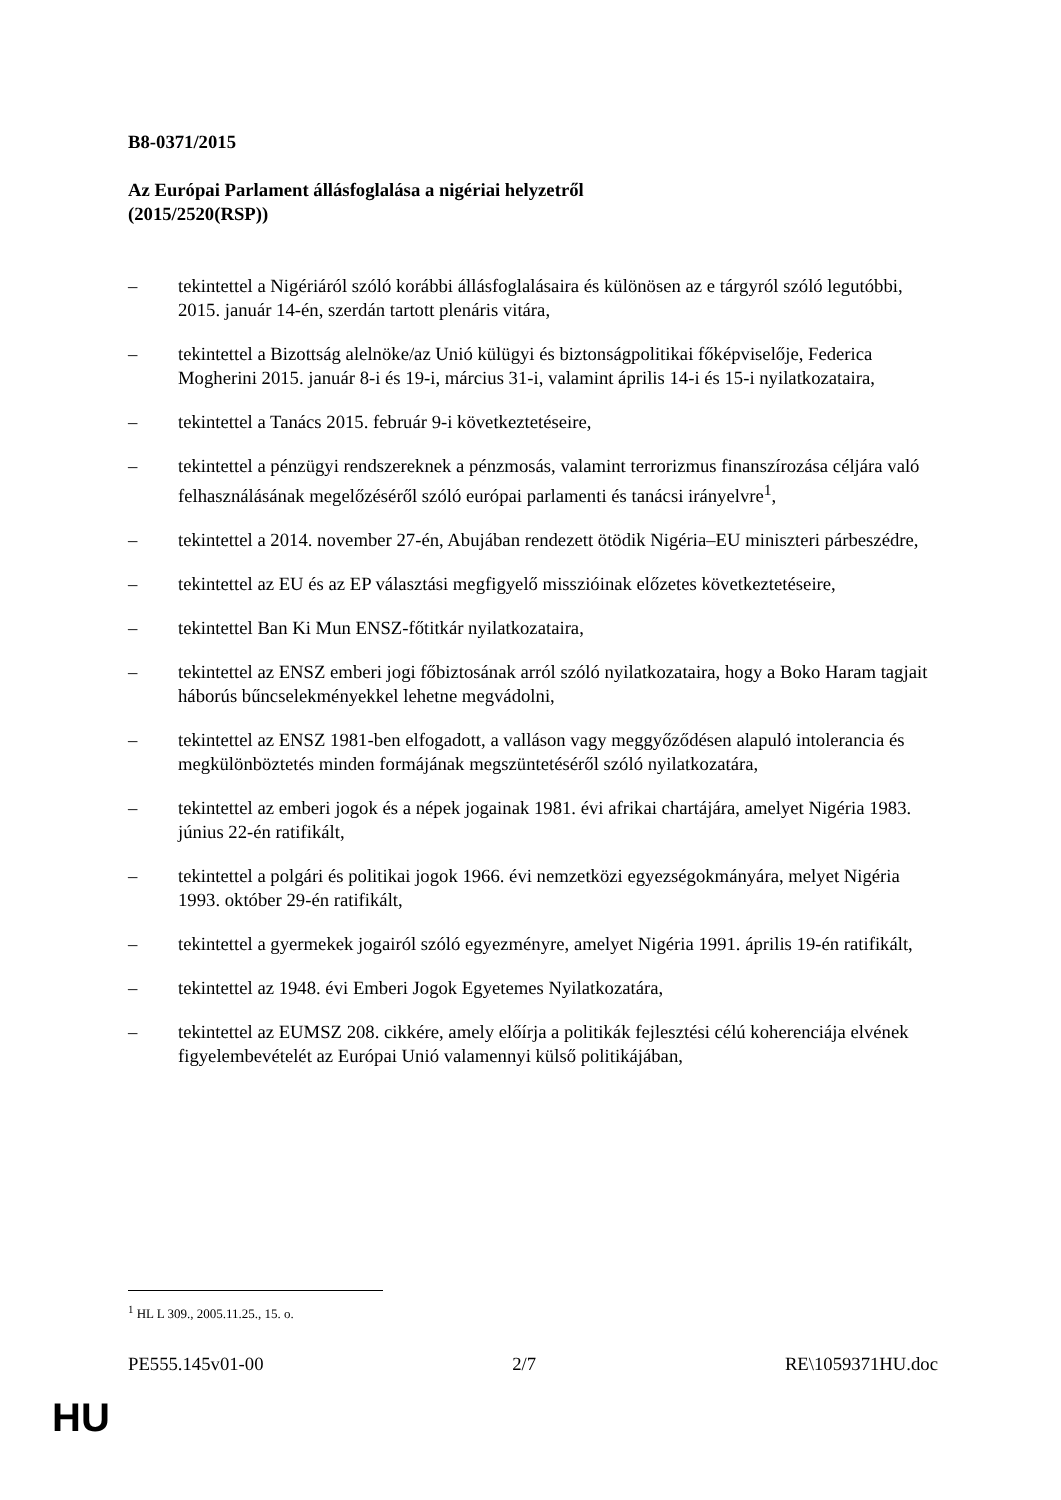B8-0371/2015
Az Európai Parlament állásfoglalása a nigériai helyzetről
(2015/2520(RSP))
– tekintettel a Nigériáról szóló korábbi állásfoglalásaira és különösen az e tárgyról szóló legutóbbi, 2015. január 14-én, szerdán tartott plenáris vitára,
– tekintettel a Bizottság alelnöke/az Unió külügyi és biztonságpolitikai főképviselője, Federica Mogherini 2015. január 8-i és 19-i, március 31-i, valamint április 14-i és 15-i nyilatkozataira,
– tekintettel a Tanács 2015. február 9-i következtetéseire,
– tekintettel a pénzügyi rendszereknek a pénzmosás, valamint terrorizmus finanszírozása céljára való felhasználásának megelőzéséről szóló európai parlamenti és tanácsi irányelvre<sup>1</sup>,
– tekintettel a 2014. november 27-én, Abujában rendezett ötödik Nigéria–EU miniszteri párbeszédre,
– tekintettel az EU és az EP választási megfigyelő misszióinak előzetes következtetéseire,
– tekintettel Ban Ki Mun ENSZ-főtitkár nyilatkozataira,
– tekintettel az ENSZ emberi jogi főbiztosának arról szóló nyilatkozataira, hogy a Boko Haram tagjait háborús bűncselekményekkel lehetne megvádolni,
– tekintettel az ENSZ 1981-ben elfogadott, a valláson vagy meggyőződésen alapuló intolerancia és megkülönböztetés minden formájának megszüntetéséről szóló nyilatkozatára,
– tekintettel az emberi jogok és a népek jogainak 1981. évi afrikai chartájára, amelyet Nigéria 1983. június 22-én ratifikált,
– tekintettel a polgári és politikai jogok 1966. évi nemzetközi egyezségokmányára, melyet Nigéria 1993. október 29-én ratifikált,
– tekintettel a gyermekek jogairól szóló egyezményre, amelyet Nigéria 1991. április 19-én ratifikált,
– tekintettel az 1948. évi Emberi Jogok Egyetemes Nyilatkozatára,
– tekintettel az EUMSZ 208. cikkére, amely előírja a politikák fejlesztési célú koherenciája elvének figyelembevételét az Európai Unió valamennyi külső politikájában,
<sup>1</sup> HL L 309., 2005.11.25., 15. o.
PE555.145v01-00 2/7 RE\1059371HU.doc
HU